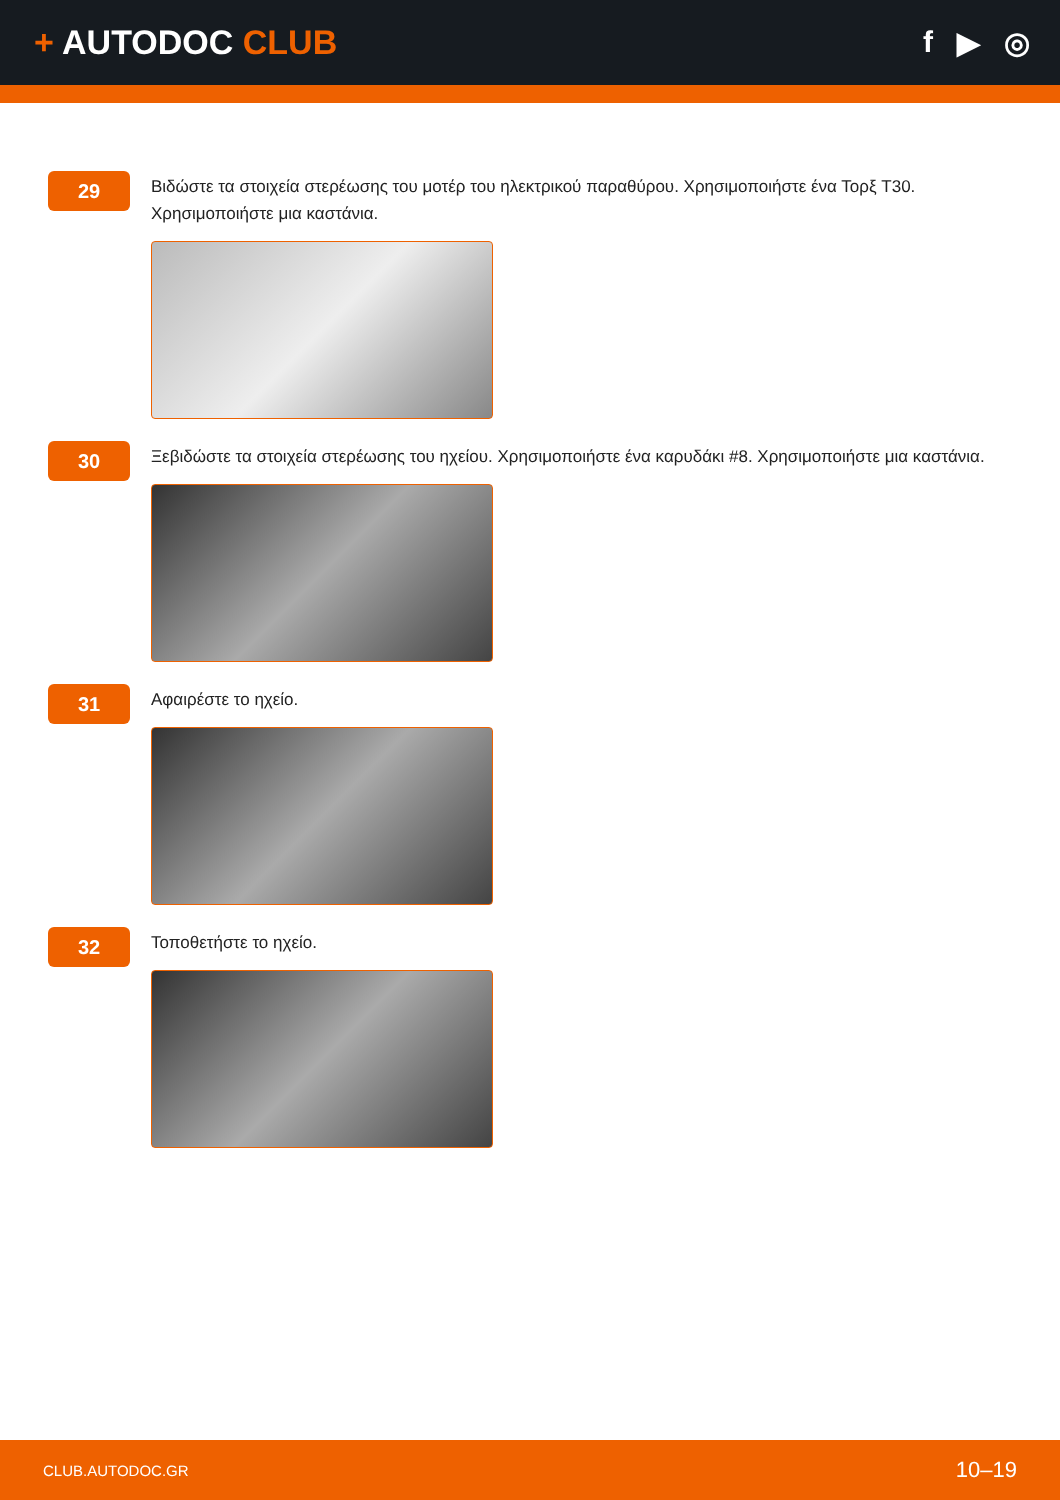+ AUTODOC CLUB f ▶ ◎
29
Βιδώστε τα στοιχεία στερέωσης του μοτέρ του ηλεκτρικού παραθύρου. Χρησιμοποιήστε ένα Τορξ T30. Χρησιμοποιήστε μια καστάνια.
30
Ξεβιδώστε τα στοιχεία στερέωσης του ηχείου. Χρησιμοποιήστε ένα καρυδάκι #8. Χρησιμοποιήστε μια καστάνια.
31
Αφαιρέστε το ηχείο.
32
Τοποθετήστε το ηχείο.
CLUB.AUTODOC.GR 10–19